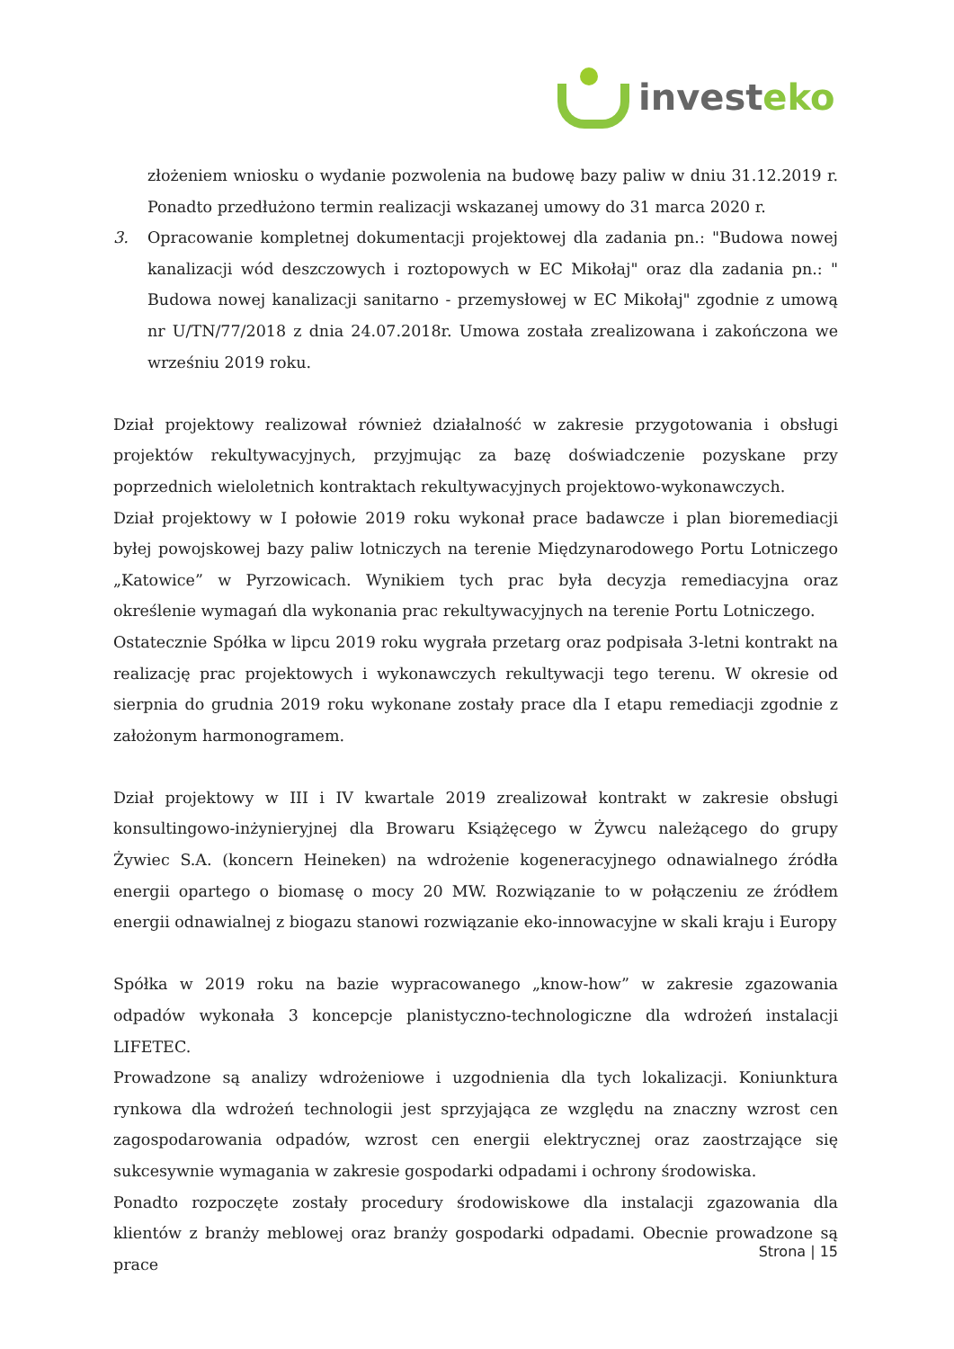invest eko
złożeniem wniosku o wydanie pozwolenia na budowę bazy paliw w dniu 31.12.2019 r. Ponadto przedłużono termin realizacji wskazanej umowy do 31 marca 2020 r.
3. Opracowanie kompletnej dokumentacji projektowej dla zadania pn.: "Budowa nowej kanalizacji wód deszczowych i roztopowych w EC Mikołaj" oraz dla zadania pn.: " Budowa nowej kanalizacji sanitarno - przemysłowej w EC Mikołaj" zgodnie z umową nr U/TN/77/2018 z dnia 24.07.2018r. Umowa została zrealizowana i zakończona we wrześniu 2019 roku.
Dział projektowy realizował również działalność w zakresie przygotowania i obsługi projektów rekultywacyjnych, przyjmując za bazę doświadczenie pozyskane przy poprzednich wieloletnich kontraktach rekultywacyjnych projektowo-wykonawczych.
Dział projektowy w I połowie 2019 roku wykonał prace badawcze i plan bioremediacji byłej powojskowej bazy paliw lotniczych na terenie Międzynarodowego Portu Lotniczego „Katowice” w Pyrzowicach. Wynikiem tych prac była decyzja remediacyjna oraz określenie wymagań dla wykonania prac rekultywacyjnych na terenie Portu Lotniczego.
Ostatecznie Spółka w lipcu 2019 roku wygrała przetarg oraz podpisała 3-letni kontrakt na realizację prac projektowych i wykonawczych rekultywacji tego terenu. W okresie od sierpnia do grudnia 2019 roku wykonane zostały prace dla I etapu remediacji zgodnie z założonym harmonogramem.
Dział projektowy w III i IV kwartale 2019 zrealizował kontrakt w zakresie obsługi konsultingowo-inżynieryjnej dla Browaru Książęcego w Żywcu należącego do grupy Żywiec S.A. (koncern Heineken) na wdrożenie kogeneracyjnego odnawialnego źródła energii opartego o biomasę o mocy 20 MW. Rozwiązanie to w połączeniu ze źródłem energii odnawialnej z biogazu stanowi rozwiązanie eko-innowacyjne w skali kraju i Europy
Spółka w 2019 roku na bazie wypracowanego „know-how” w zakresie zgazowania odpadów wykonała 3 koncepcje planistyczno-technologiczne dla wdrożeń instalacji LIFETEC.
Prowadzone są analizy wdrożeniowe i uzgodnienia dla tych lokalizacji. Koniunktura rynkowa dla wdrożeń technologii jest sprzyjająca ze względu na znaczny wzrost cen zagospodarowania odpadów, wzrost cen energii elektrycznej oraz zaostrzające się sukcesywnie wymagania w zakresie gospodarki odpadami i ochrony środowiska.
Ponadto rozpoczęte zostały procedury środowiskowe dla instalacji zgazowania dla klientów z branży meblowej oraz branży gospodarki odpadami. Obecnie prowadzone są prace
Strona | 15